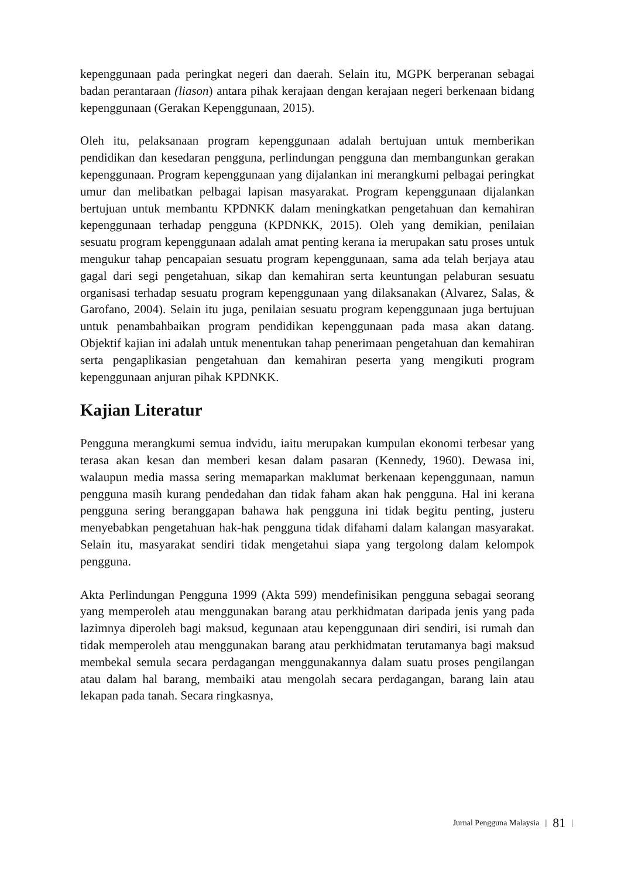kepenggunaan pada peringkat negeri dan daerah. Selain itu, MGPK berperanan sebagai badan perantaraan (liason) antara pihak kerajaan dengan kerajaan negeri berkenaan bidang kepenggunaan (Gerakan Kepenggunaan, 2015).
Oleh itu, pelaksanaan program kepenggunaan adalah bertujuan untuk memberikan pendidikan dan kesedaran pengguna, perlindungan pengguna dan membangunkan gerakan kepenggunaan. Program kepenggunaan yang dijalankan ini merangkumi pelbagai peringkat umur dan melibatkan pelbagai lapisan masyarakat. Program kepenggunaan dijalankan bertujuan untuk membantu KPDNKK dalam meningkatkan pengetahuan dan kemahiran kepenggunaan terhadap pengguna (KPDNKK, 2015). Oleh yang demikian, penilaian sesuatu program kepenggunaan adalah amat penting kerana ia merupakan satu proses untuk mengukur tahap pencapaian sesuatu program kepenggunaan, sama ada telah berjaya atau gagal dari segi pengetahuan, sikap dan kemahiran serta keuntungan pelaburan sesuatu organisasi terhadap sesuatu program kepenggunaan yang dilaksanakan (Alvarez, Salas, & Garofano, 2004). Selain itu juga, penilaian sesuatu program kepenggunaan juga bertujuan untuk penambahbaikan program pendidikan kepenggunaan pada masa akan datang. Objektif kajian ini adalah untuk menentukan tahap penerimaan pengetahuan dan kemahiran serta pengaplikasian pengetahuan dan kemahiran peserta yang mengikuti program kepenggunaan anjuran pihak KPDNKK.
Kajian Literatur
Pengguna merangkumi semua indvidu, iaitu merupakan kumpulan ekonomi terbesar yang terasa akan kesan dan memberi kesan dalam pasaran (Kennedy, 1960). Dewasa ini, walaupun media massa sering memaparkan maklumat berkenaan kepenggunaan, namun pengguna masih kurang pendedahan dan tidak faham akan hak pengguna. Hal ini kerana pengguna sering beranggapan bahawa hak pengguna ini tidak begitu penting, justeru menyebabkan pengetahuan hak-hak pengguna tidak difahami dalam kalangan masyarakat. Selain itu, masyarakat sendiri tidak mengetahui siapa yang tergolong dalam kelompok pengguna.
Akta Perlindungan Pengguna 1999 (Akta 599) mendefinisikan pengguna sebagai seorang yang memperoleh atau menggunakan barang atau perkhidmatan daripada jenis yang pada lazimnya diperoleh bagi maksud, kegunaan atau kepenggunaan diri sendiri, isi rumah dan tidak memperoleh atau menggunakan barang atau perkhidmatan terutamanya bagi maksud membekal semula secara perdagangan menggunakannya dalam suatu proses pengilangan atau dalam hal barang, membaiki atau mengolah secara perdagangan, barang lain atau lekapan pada tanah. Secara ringkasnya,
Jurnal Pengguna Malaysia | 81 |